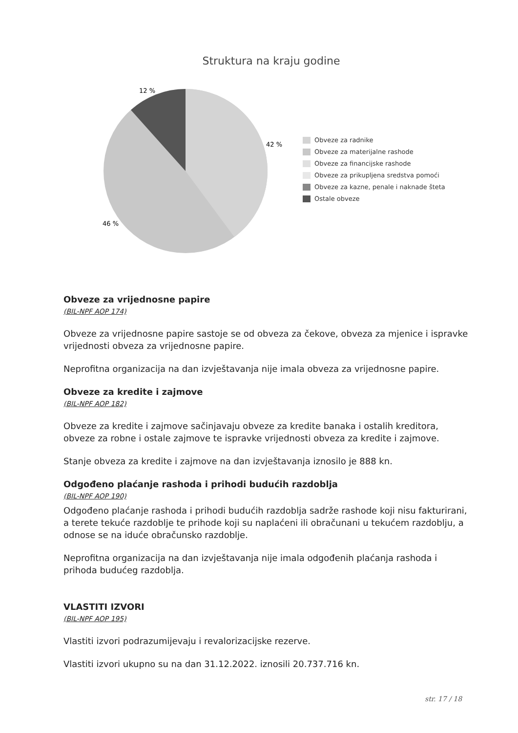Struktura na kraju godine
12 %
42 %
46 %
Obveze za radnike
Obveze za materijalne rashode
Obveze za financijske rashode
Obveze za prikupljena sredstva pomoći
Obveze za kazne, penale i naknade šteta
Ostale obveze
Obveze za vrijednosne papire
(BIL-NPF AOP 174)
Obveze za vrijednosne papire sastoje se od obveza za čekove, obveza za mjenice i ispravke vrijednosti obveza za vrijednosne papire.
Neprofitna organizacija na dan izvještavanja nije imala obveza za vrijednosne papire.
Obveze za kredite i zajmove
(BIL-NPF AOP 182)
Obveze za kredite i zajmove sačinjavaju obveze za kredite banaka i ostalih kreditora, obveze za robne i ostale zajmove te ispravke vrijednosti obveza za kredite i zajmove.
Stanje obveza za kredite i zajmove na dan izvještavanja iznosilo je 888 kn.
Odgođeno plaćanje rashoda i prihodi budućih razdoblja
(BIL-NPF AOP 190)
Odgođeno plaćanje rashoda i prihodi budućih razdoblja sadrže rashode koji nisu fakturirani, a terete tekuće razdoblje te prihode koji su naplaćeni ili obračunani u tekućem razdoblju, a odnose se na iduće obračunsko razdoblje.
Neprofitna organizacija na dan izvještavanja nije imala odgođenih plaćanja rashoda i prihoda budućeg razdoblja.
VLASTITI IZVORI
(BIL-NPF AOP 195)
Vlastiti izvori podrazumijevaju i revalorizacijske rezerve.
Vlastiti izvori ukupno su na dan 31.12.2022. iznosili 20.737.716 kn.
str. 17 / 18